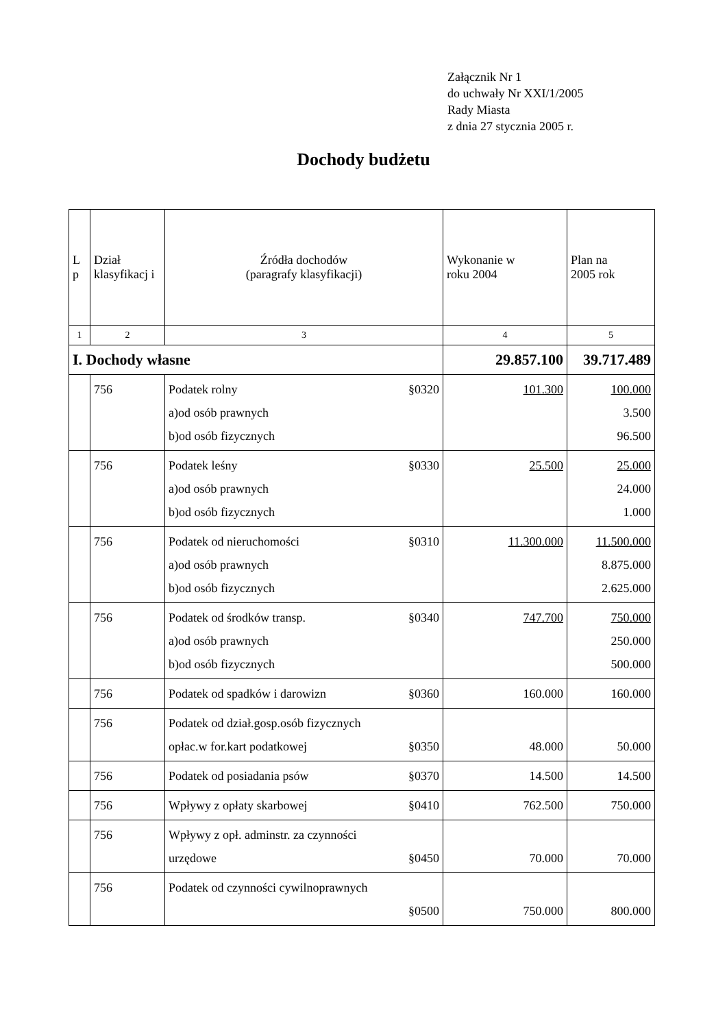Załącznik Nr 1
do uchwały Nr XXI/1/2005
Rady Miasta
z dnia 27 stycznia 2005 r.
Dochody budżetu
| L p | Dział klasyfikacj i | Źródła dochodów (paragrafy klasyfikacji) | Wykonanie w roku 2004 | Plan na 2005 rok |
| --- | --- | --- | --- | --- |
| 1 | 2 | 3 | 4 | 5 |
| I. Dochody własne | | | 29.857.100 | 39.717.489 |
| | 756 | Podatek rolny §0320 a)od osób prawnych b)od osób fizycznych | 101.300 | 100.000 3.500 96.500 |
| | 756 | Podatek leśny §0330 a)od osób prawnych b)od osób fizycznych | 25.500 | 25.000 24.000 1.000 |
| | 756 | Podatek od nieruchomości §0310 a)od osób prawnych b)od osób fizycznych | 11.300.000 | 11.500.000 8.875.000 2.625.000 |
| | 756 | Podatek od środków transp. §0340 a)od osób prawnych b)od osób fizycznych | 747.700 | 750.000 250.000 500.000 |
| | 756 | Podatek od spadków i darowizn §0360 | 160.000 | 160.000 |
| | 756 | Podatek od dział.gosp.osób fizycznych opłac.w for.kart podatkowej §0350 | 48.000 | 50.000 |
| | 756 | Podatek od posiadania psów §0370 | 14.500 | 14.500 |
| | 756 | Wpływy z opłaty skarbowej §0410 | 762.500 | 750.000 |
| | 756 | Wpływy z opł. adminstr. za czynności urzędowe §0450 | 70.000 | 70.000 |
| | 756 | Podatek od czynności cywilnoprawnych §0500 | 750.000 | 800.000 |